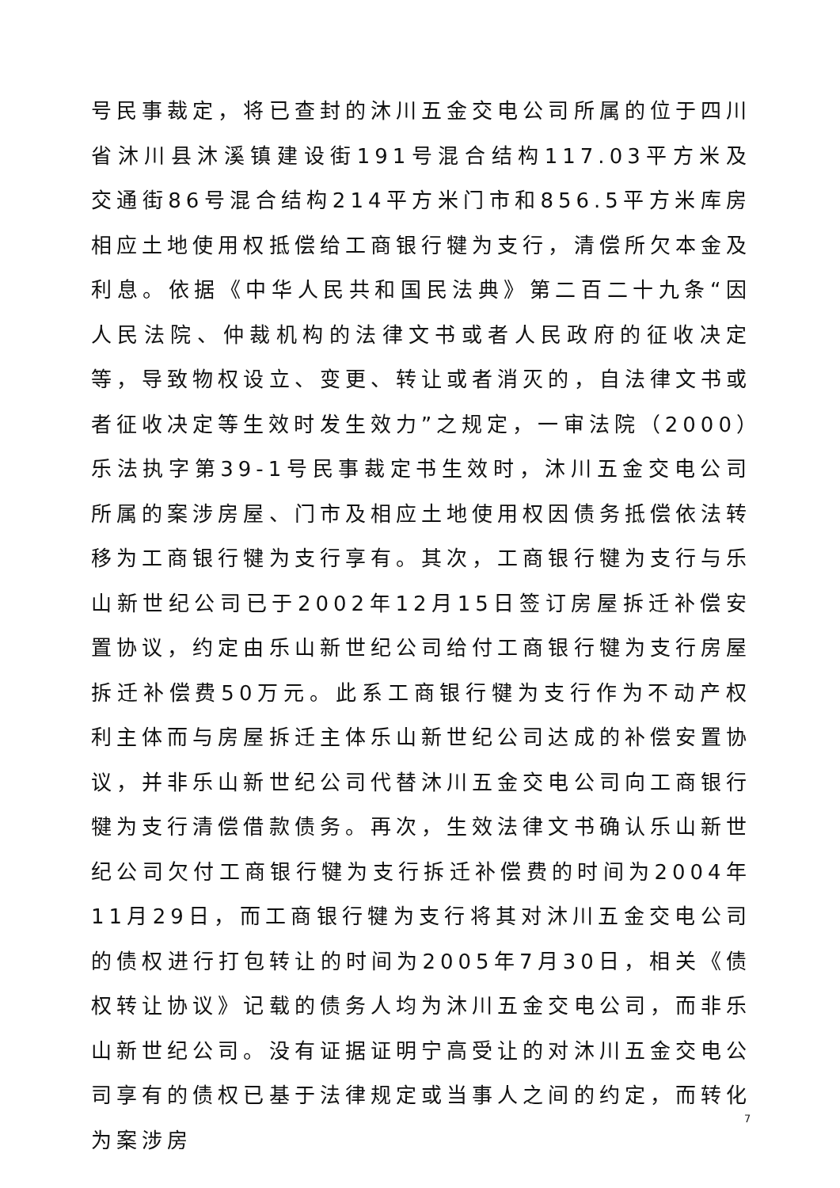号民事裁定，将已查封的沐川五金交电公司所属的位于四川省沐川县沐溪镇建设街191号混合结构117.03平方米及交通街86号混合结构214平方米门市和856.5平方米库房相应土地使用权抵偿给工商银行犍为支行，清偿所欠本金及利息。依据《中华人民共和国民法典》第二百二十九条“因人民法院、仲裁机构的法律文书或者人民政府的征收决定等，导致物权设立、变更、转让或者消灭的，自法律文书或者征收决定等生效时发生效力”之规定，一审法院（2000）乐法执字第39-1号民事裁定书生效时，沐川五金交电公司所属的案涉房屋、门市及相应土地使用权因债务抵偿依法转移为工商银行犍为支行享有。其次，工商银行犍为支行与乐山新世纪公司已于2002年12月15日签订房屋拆迁补偿安置协议，约定由乐山新世纪公司给付工商银行犍为支行房屋拆迁补偿费50万元。此系工商银行犍为支行作为不动产权利主体而与房屋拆迁主体乐山新世纪公司达成的补偿安置协议，并非乐山新世纪公司代替沐川五金交电公司向工商银行犍为支行清偿借款债务。再次，生效法律文书确认乐山新世纪公司欠付工商银行犍为支行拆迁补偿费的时间为2004年11月29日，而工商银行犍为支行将其对沐川五金交电公司的债权进行打包转让的时间为2005年7月30日，相关《债权转让协议》记载的债务人均为沐川五金交电公司，而非乐山新世纪公司。没有证据证明宁高受让的对沐川五金交电公司享有的债权已基于法律规定或当事人之间的约定，而转化为案涉房
7